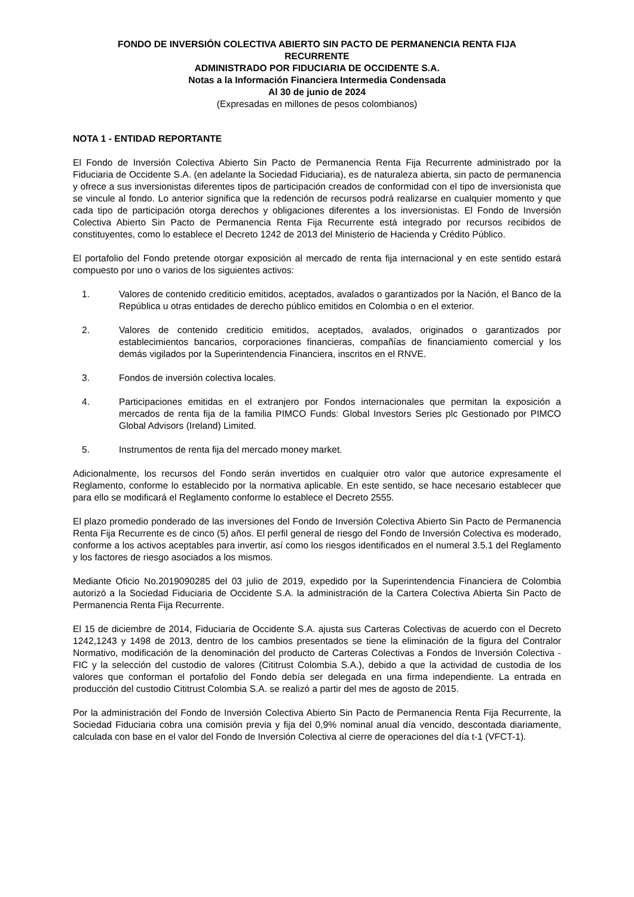FONDO DE INVERSIÓN COLECTIVA ABIERTO SIN PACTO DE PERMANENCIA RENTA FIJA
RECURRENTE
ADMINISTRADO POR FIDUCIARIA DE OCCIDENTE S.A.
Notas a la Información Financiera Intermedia Condensada
Al 30 de junio de 2024
(Expresadas en millones de pesos colombianos)
NOTA 1 - ENTIDAD REPORTANTE
El Fondo de Inversión Colectiva Abierto Sin Pacto de Permanencia Renta Fija Recurrente administrado por la Fiduciaria de Occidente S.A. (en adelante la Sociedad Fiduciaria), es de naturaleza abierta, sin pacto de permanencia y ofrece a sus inversionistas diferentes tipos de participación creados de conformidad con el tipo de inversionista que se vincule al fondo. Lo anterior significa que la redención de recursos podrá realizarse en cualquier momento y que cada tipo de participación otorga derechos y obligaciones diferentes a los inversionistas. El Fondo de Inversión Colectiva Abierto Sin Pacto de Permanencia Renta Fija Recurrente está integrado por recursos recibidos de constituyentes, como lo establece el Decreto 1242 de 2013 del Ministerio de Hacienda y Crédito Público.
El portafolio del Fondo pretende otorgar exposición al mercado de renta fija internacional y en este sentido estará compuesto por uno o varios de los siguientes activos:
1. Valores de contenido crediticio emitidos, aceptados, avalados o garantizados por la Nación, el Banco de la República u otras entidades de derecho público emitidos en Colombia o en el exterior.
2. Valores de contenido crediticio emitidos, aceptados, avalados, originados o garantizados por establecimientos bancarios, corporaciones financieras, compañías de financiamiento comercial y los demás vigilados por la Superintendencia Financiera, inscritos en el RNVE.
3. Fondos de inversión colectiva locales.
4. Participaciones emitidas en el extranjero por Fondos internacionales que permitan la exposición a mercados de renta fija de la familia PIMCO Funds: Global Investors Series plc Gestionado por PIMCO Global Advisors (Ireland) Limited.
5. Instrumentos de renta fija del mercado money market.
Adicionalmente, los recursos del Fondo serán invertidos en cualquier otro valor que autorice expresamente el Reglamento, conforme lo establecido por la normativa aplicable. En este sentido, se hace necesario establecer que para ello se modificará el Reglamento conforme lo establece el Decreto 2555.
El plazo promedio ponderado de las inversiones del Fondo de Inversión Colectiva Abierto Sin Pacto de Permanencia Renta Fija Recurrente es de cinco (5) años. El perfil general de riesgo del Fondo de Inversión Colectiva es moderado, conforme a los activos aceptables para invertir, así como los riesgos identificados en el numeral 3.5.1 del Reglamento y los factores de riesgo asociados a los mismos.
Mediante Oficio No.2019090285 del 03 julio de 2019, expedido por la Superintendencia Financiera de Colombia autorizó a la Sociedad Fiduciaria de Occidente S.A. la administración de la Cartera Colectiva Abierta Sin Pacto de Permanencia Renta Fija Recurrente.
El 15 de diciembre de 2014, Fiduciaria de Occidente S.A. ajusta sus Carteras Colectivas de acuerdo con el Decreto 1242,1243 y 1498 de 2013, dentro de los cambios presentados se tiene la eliminación de la figura del Contralor Normativo, modificación de la denominación del producto de Carteras Colectivas a Fondos de Inversión Colectiva - FIC y la selección del custodio de valores (Cititrust Colombia S.A.), debido a que la actividad de custodia de los valores que conforman el portafolio del Fondo debía ser delegada en una firma independiente. La entrada en producción del custodio Cititrust Colombia S.A. se realizó a partir del mes de agosto de 2015.
Por la administración del Fondo de Inversión Colectiva Abierto Sin Pacto de Permanencia Renta Fija Recurrente, la Sociedad Fiduciaria cobra una comisión previa y fija del 0,9% nominal anual día vencido, descontada diariamente, calculada con base en el valor del Fondo de Inversión Colectiva al cierre de operaciones del día t-1 (VFCT-1).